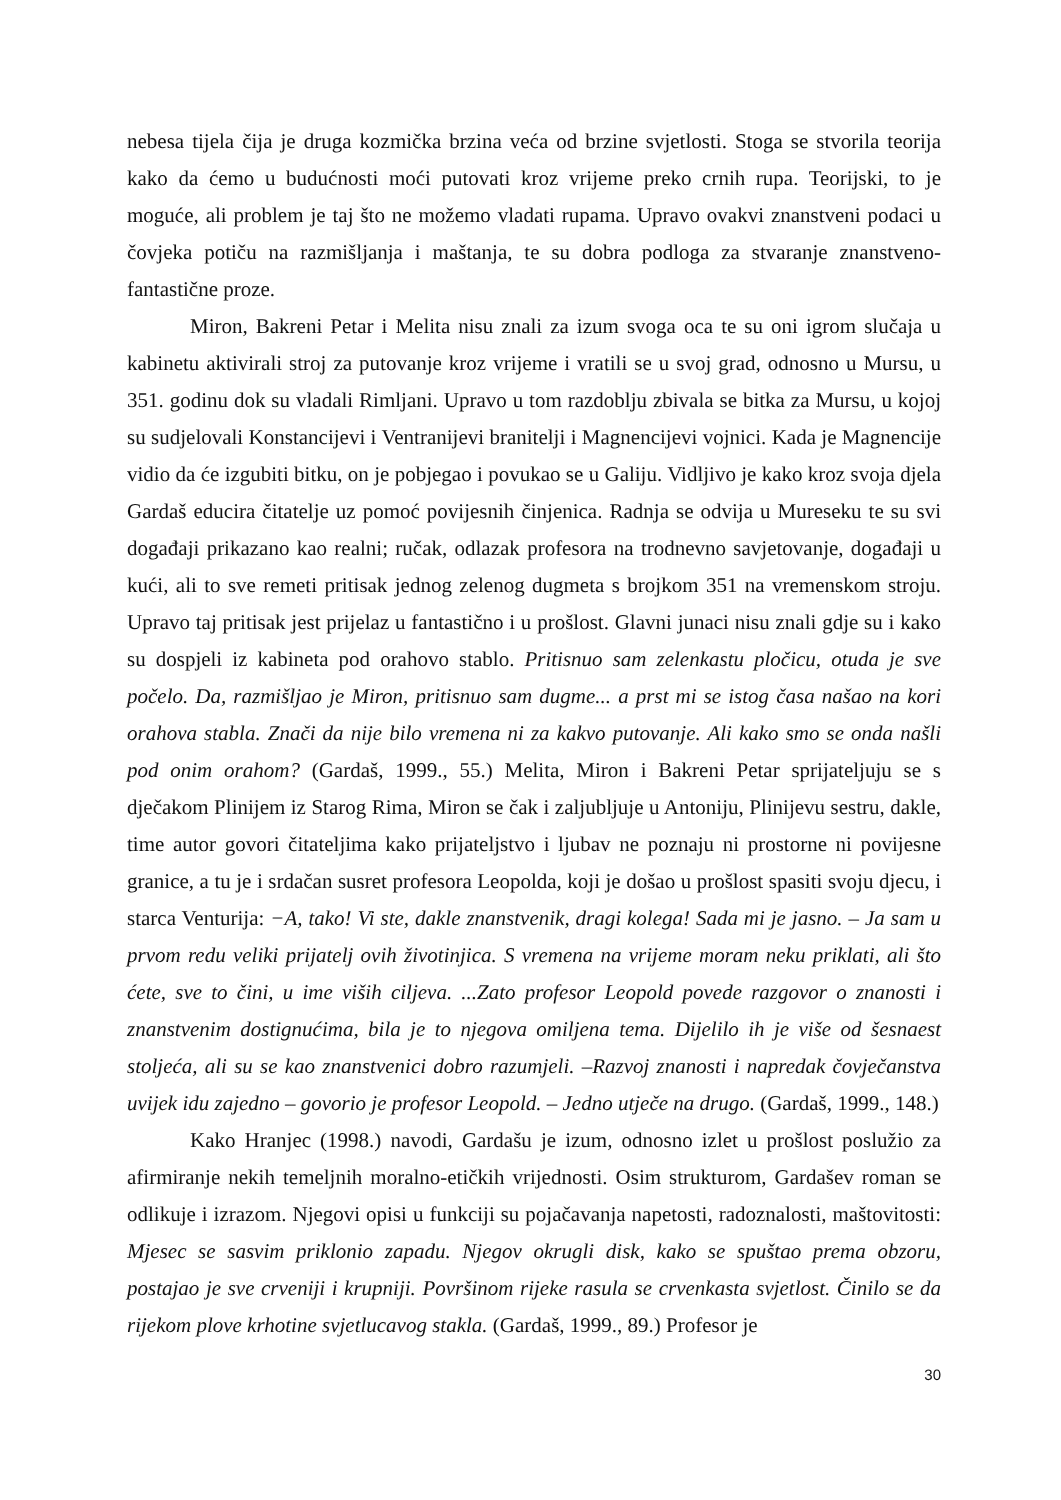nebesa tijela čija je druga kozmička brzina veća od brzine svjetlosti. Stoga se stvorila teorija kako da ćemo u budućnosti moći putovati kroz vrijeme preko crnih rupa. Teorijski, to je moguće, ali problem je taj što ne možemo vladati rupama. Upravo ovakvi znanstveni podaci u čovjeka potiču na razmišljanja i maštanja, te su dobra podloga za stvaranje znanstveno-fantastične proze.
Miron, Bakreni Petar i Melita nisu znali za izum svoga oca te su oni igrom slučaja u kabinetu aktivirali stroj za putovanje kroz vrijeme i vratili se u svoj grad, odnosno u Mursu, u 351. godinu dok su vladali Rimljani. Upravo u tom razdoblju zbivala se bitka za Mursu, u kojoj su sudjelovali Konstancijevi i Ventranijevi branitelji i Magnencijevi vojnici. Kada je Magnencije vidio da će izgubiti bitku, on je pobjegao i povukao se u Galiju. Vidljivo je kako kroz svoja djela Gardaš educira čitatelje uz pomoć povijesnih činjenica. Radnja se odvija u Mureseku te su svi događaji prikazano kao realni; ručak, odlazak profesora na trodnevno savjetovanje, događaji u kući, ali to sve remeti pritisak jednog zelenog dugmeta s brojkom 351 na vremenskom stroju. Upravo taj pritisak jest prijelaz u fantastično i u prošlost. Glavni junaci nisu znali gdje su i kako su dospjeli iz kabineta pod orahovo stablo. Pritisnuo sam zelenkastu pločicu, otuda je sve počelo. Da, razmišljao je Miron, pritisnuo sam dugme... a prst mi se istog časa našao na kori orahova stabla. Znači da nije bilo vremena ni za kakvo putovanje. Ali kako smo se onda našli pod onim orahom? (Gardaš, 1999., 55.) Melita, Miron i Bakreni Petar sprijateljuju se s dječakom Plinijem iz Starog Rima, Miron se čak i zaljubljuje u Antoniju, Plinijevu sestru, dakle, time autor govori čitateljima kako prijateljstvo i ljubav ne poznaju ni prostorne ni povijesne granice, a tu je i srdačan susret profesora Leopolda, koji je došao u prošlost spasiti svoju djecu, i starca Venturija: −A, tako! Vi ste, dakle znanstvenik, dragi kolega! Sada mi je jasno. – Ja sam u prvom redu veliki prijatelj ovih životinjica. S vremena na vrijeme moram neku priklati, ali što ćete, sve to čini, u ime viših ciljeva. ...Zato profesor Leopold povede razgovor o znanosti i znanstvenim dostignućima, bila je to njegova omiljena tema. Dijelilo ih je više od šesnaest stoljeća, ali su se kao znanstvenici dobro razumjeli. –Razvoj znanosti i napredak čovječanstva uvijek idu zajedno – govorio je profesor Leopold. – Jedno utječe na drugo. (Gardaš, 1999., 148.)
Kako Hranjec (1998.) navodi, Gardašu je izum, odnosno izlet u prošlost poslužio za afirmiranje nekih temeljnih moralno-etičkih vrijednosti. Osim strukturom, Gardašev roman se odlikuje i izrazom. Njegovi opisi u funkciji su pojačavanja napetosti, radoznalosti, maštovitosti: Mjesec se sasvim priklonio zapadu. Njegov okrugli disk, kako se spuštao prema obzoru, postajao je sve crveniji i krupniji. Površinom rijeke rasula se crvenkasta svjetlost. Činilo se da rijekom plove krhotine svjetlucavog stakla. (Gardaš, 1999., 89.) Profesor je
30